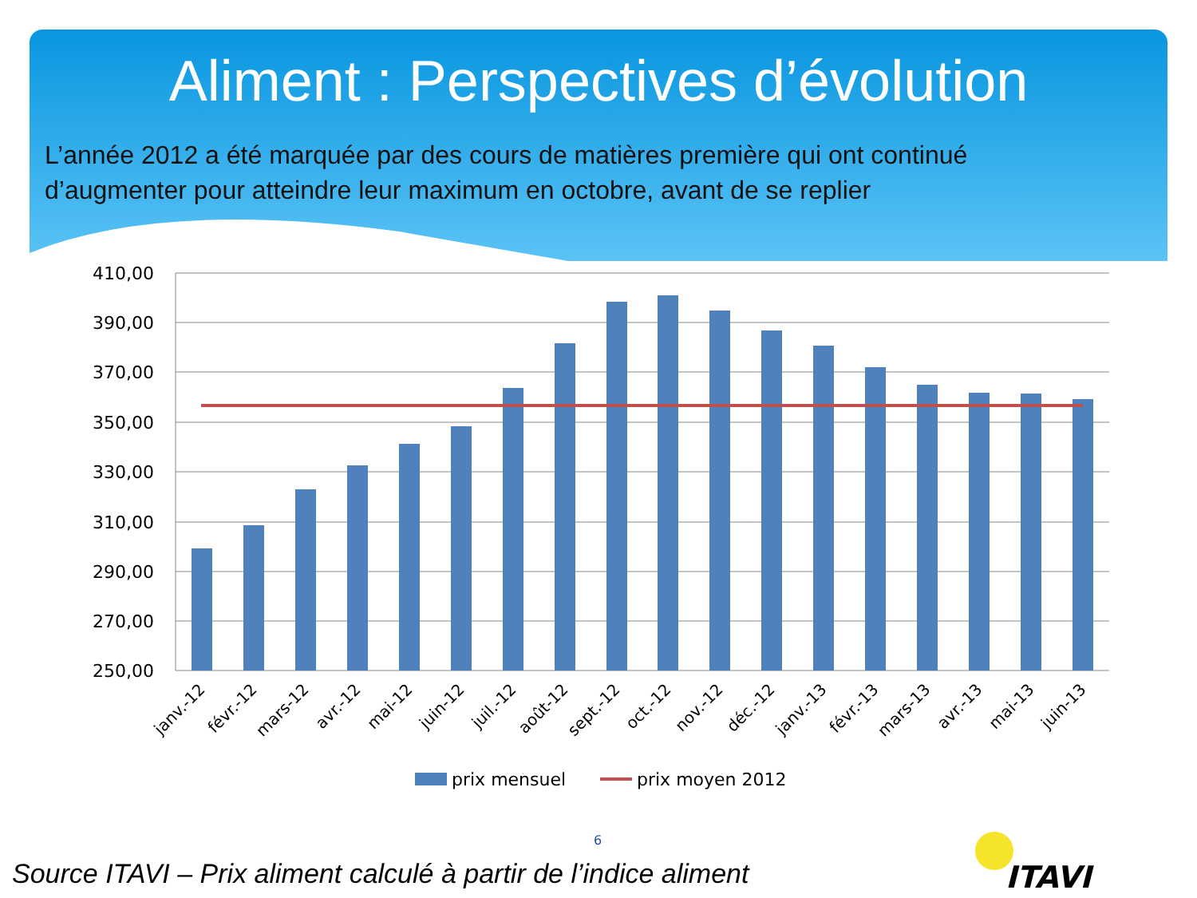Aliment : Perspectives d’évolution
L’année 2012 a été marquée par des cours de matières première qui ont continué
d’augmenter pour atteindre leur maximum en octobre, avant de se replier
410,00
390,00
370,00
350,00
330,00
310,00
290,00
270,00
250,00
janv.-12
févr.-12
mars-12
avr.-12
mai-12
juin-12
juil.-12
août-12
sept.-12
oct.-12
nov.-12
déc.-12
janv.-13
févr.-13
mars-13
avr.-13
mai-13
juin-13
prix mensuel
prix moyen 2012
6
Source ITAVI – Prix aliment calculé à partir de l’indice aliment
ITAVI